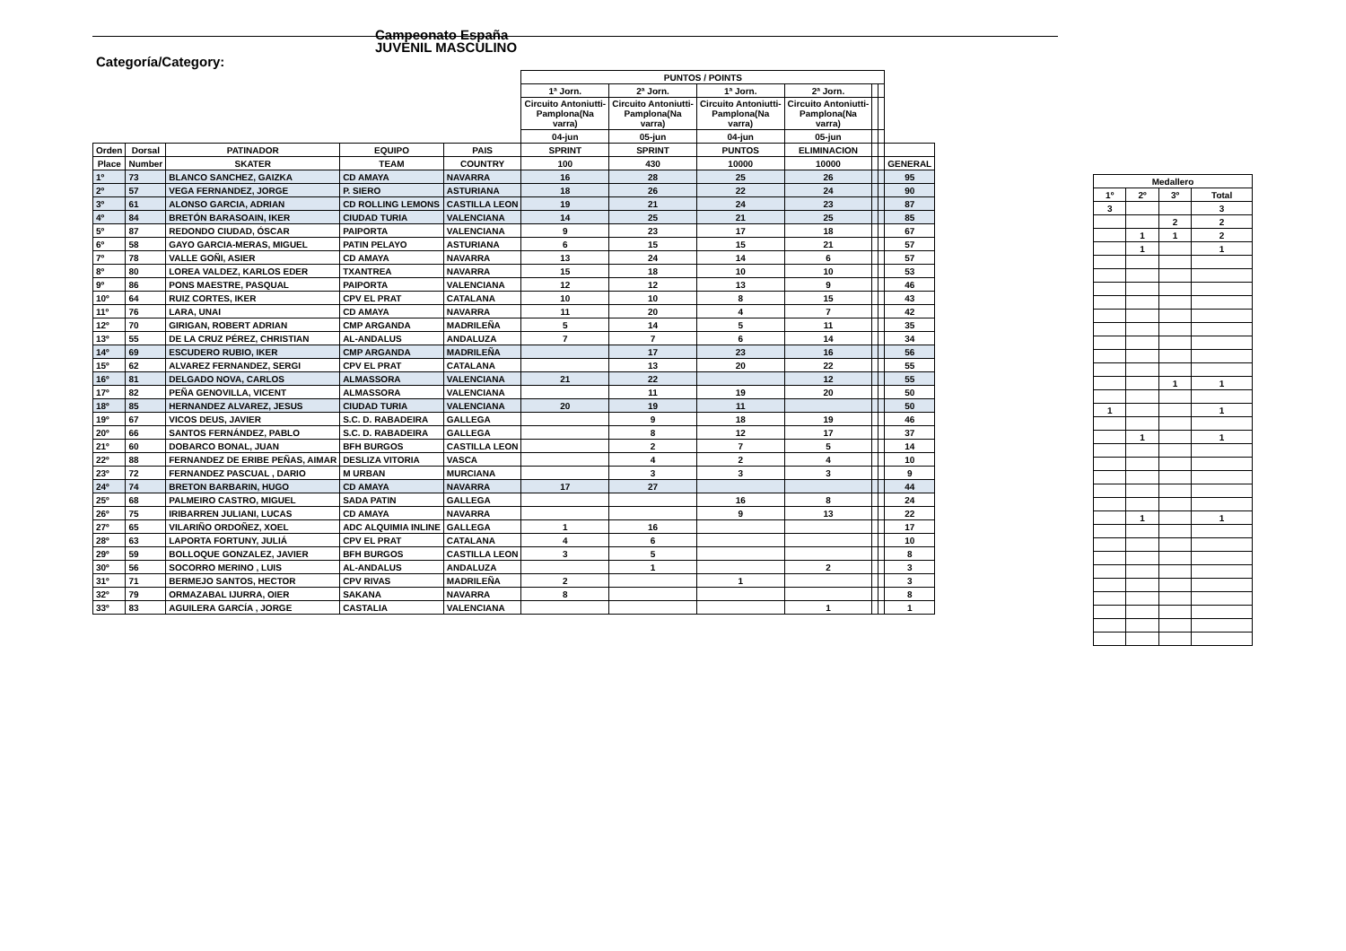Campeonato España
JUVENIL MASCULINO
Categoría/Category:
| | | | | | PUNTOS / POINTS | | | | | | | |
| | | | | | 1ª Jorn. | 2ª Jorn. | 1ª Jorn. | 2ª Jorn. | | | | |
| | | | | | Circuito Antoniutti- Pamplona(Na varra) | Circuito Antoniutti- Pamplona(Na varra) | Circuito Antoniutti- Pamplona(Na varra) | Circuito Antoniutti- Pamplona(Na varra) | | | | |
| | | | | | 04-jun | 05-jun | 04-jun | 05-jun | | | | |
| Orden | Dorsal | PATINADOR | EQUIPO | PAIS | SPRINT | SPRINT | PUNTOS | ELIMINACION | | | | |
| Place | Number | SKATER | TEAM | COUNTRY | 100 | 430 | 10000 | 10000 | | | GENERAL | |
| 1º | 73 | BLANCO SANCHEZ, GAIZKA | CD AMAYA | NAVARRA | 16 | 28 | 25 | 26 | | | 95 | |
| 2º | 57 | VEGA FERNANDEZ, JORGE | P. SIERO | ASTURIANA | 18 | 26 | 22 | 24 | | | 90 | |
| 3º | 61 | ALONSO GARCIA, ADRIAN | CD ROLLING LEMONS | CASTILLA LEON | 19 | 21 | 24 | 23 | | | 87 | |
| 4º | 84 | BRETÓN BARASOAIN, IKER | CIUDAD TURIA | VALENCIANA | 14 | 25 | 21 | 25 | | | 85 | |
| 5º | 87 | REDONDO CIUDAD, ÓSCAR | PAIPORTA | VALENCIANA | 9 | 23 | 17 | 18 | | | 67 | |
| 6º | 58 | GAYO GARCIA-MERAS, MIGUEL | PATIN PELAYO | ASTURIANA | 6 | 15 | 15 | 21 | | | 57 | |
| 7º | 78 | VALLE GOÑI, ASIER | CD AMAYA | NAVARRA | 13 | 24 | 14 | 6 | | | 57 | |
| 8º | 80 | LOREA VALDEZ, KARLOS EDER | TXANTREA | NAVARRA | 15 | 18 | 10 | 10 | | | 53 | |
| 9º | 86 | PONS MAESTRE, PASQUAL | PAIPORTA | VALENCIANA | 12 | 12 | 13 | 9 | | | 46 | |
| 10º | 64 | RUIZ CORTES, IKER | CPV EL PRAT | CATALANA | 10 | 10 | 8 | 15 | | | 43 | |
| 11º | 76 | LARA, UNAI | CD AMAYA | NAVARRA | 11 | 20 | 4 | 7 | | | 42 | |
| 12º | 70 | GIRIGAN, ROBERT ADRIAN | CMP ARGANDA | MADRILEÑA | 5 | 14 | 5 | 11 | | | 35 | |
| 13º | 55 | DE LA CRUZ PÉREZ, CHRISTIAN | AL-ANDALUS | ANDALUZA | 7 | 7 | 6 | 14 | | | 34 | |
| 14º | 69 | ESCUDERO RUBIO, IKER | CMP ARGANDA | MADRILEÑA | | 17 | 23 | 16 | | | 56 | |
| 15º | 62 | ALVAREZ FERNANDEZ, SERGI | CPV EL PRAT | CATALANA | | 13 | 20 | 22 | | | 55 | |
| 16º | 81 | DELGADO NOVA, CARLOS | ALMASSORA | VALENCIANA | 21 | 22 | | 12 | | | 55 | |
| 17º | 82 | PEÑA GENOVILLA, VICENT | ALMASSORA | VALENCIANA | | 11 | 19 | 20 | | | 50 | |
| 18º | 85 | HERNANDEZ ALVAREZ, JESUS | CIUDAD TURIA | VALENCIANA | 20 | 19 | 11 | | | | 50 | |
| 19º | 67 | VICOS DEUS, JAVIER | S.C. D. RABADEIRA | GALLEGA | | 9 | 18 | 19 | | | 46 | |
| 20º | 66 | SANTOS FERNÁNDEZ, PABLO | S.C. D. RABADEIRA | GALLEGA | | 8 | 12 | 17 | | | 37 | |
| 21º | 60 | DOBARCO BONAL, JUAN | BFH BURGOS | CASTILLA LEON | | 2 | 7 | 5 | | | 14 | |
| 22º | 88 | FERNANDEZ DE ERIBE PEÑAS, AIMAR | DESLIZA VITORIA | VASCA | | 4 | 2 | 4 | | | 10 | |
| 23º | 72 | FERNANDEZ PASCUAL , DARIO | M URBAN | MURCIANA | | 3 | 3 | 3 | | | 9 | |
| 24º | 74 | BRETON BARBARIN, HUGO | CD AMAYA | NAVARRA | 17 | 27 | | | | | 44 | |
| 25º | 68 | PALMEIRO CASTRO, MIGUEL | SADA PATIN | GALLEGA | | | 16 | 8 | | | 24 | |
| 26º | 75 | IRIBARREN JULIANI, LUCAS | CD AMAYA | NAVARRA | | | 9 | 13 | | | 22 | |
| 27º | 65 | VILARIÑO ORDOÑEZ, XOEL | ADC ALQUIMIA INLINE | GALLEGA | 1 | 16 | | | | | 17 | |
| 28º | 63 | LAPORTA FORTUNY, JULIÁ | CPV EL PRAT | CATALANA | 4 | 6 | | | | | 10 | |
| 29º | 59 | BOLLOQUE GONZALEZ, JAVIER | BFH BURGOS | CASTILLA LEON | 3 | 5 | | | | | 8 | |
| 30º | 56 | SOCORRO MERINO , LUIS | AL-ANDALUS | ANDALUZA | | 1 | | 2 | | | 3 | |
| 31º | 71 | BERMEJO SANTOS, HECTOR | CPV RIVAS | MADRILEÑA | 2 | | 1 | | | | 3 | |
| 32º | 79 | ORMAZABAL IJURRA, OIER | SAKANA | NAVARRA | 8 | | | | | | 8 | |
| 33º | 83 | AGUILERA GARCÍA , JORGE | CASTALIA | VALENCIANA | | | | 1 | | | 1 | |
| Medallero | | | |
| --- | --- | --- | --- |
| 1º | 2º | 3º | Total |
| 3 | | | 3 |
| | | 2 | 2 |
| | 1 | 1 | 2 |
| | 1 | | 1 |
| | | 1 | 1 |
| 1 | | | 1 |
| | 1 | | 1 |
| | 1 | | 1 |